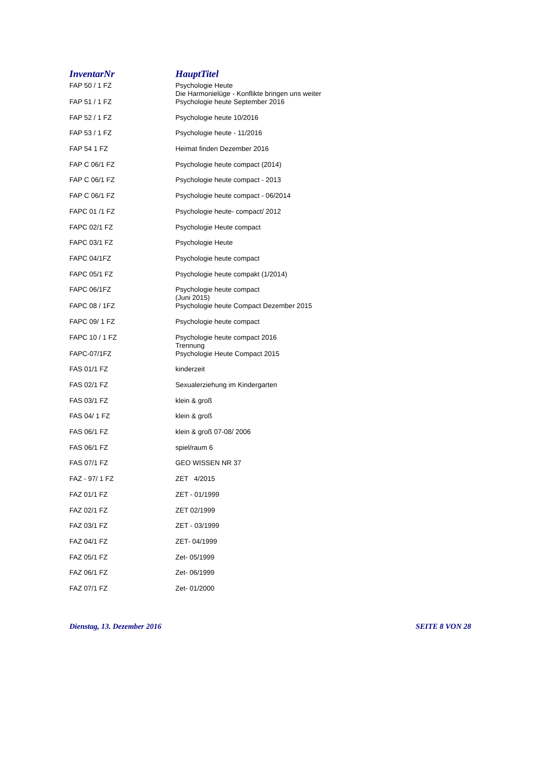| InventarNr | HauptTitel |
| --- | --- |
| FAP 50 / 1 FZ | Psychologie Heute Die Harmonielüge - Konflikte bringen uns weiter |
| FAP 51 / 1 FZ | Psychologie heute September 2016 |
| FAP 52 / 1 FZ | Psychologie heute 10/2016 |
| FAP 53 / 1 FZ | Psychologie heute - 11/2016 |
| FAP 54 1 FZ | Heimat finden Dezember 2016 |
| FAP C 06/1 FZ | Psychologie heute compact (2014) |
| FAP C 06/1 FZ | Psychologie heute compact - 2013 |
| FAP C 06/1 FZ | Psychologie heute compact - 06/2014 |
| FAPC 01 /1 FZ | Psychologie heute- compact/ 2012 |
| FAPC 02/1 FZ | Psychologie Heute compact |
| FAPC 03/1 FZ | Psychologie Heute |
| FAPC 04/1FZ | Psychologie heute compact |
| FAPC 05/1 FZ | Psychologie heute compakt (1/2014) |
| FAPC 06/1FZ | Psychologie heute compact (Juni 2015) |
| FAPC 08 / 1FZ | Psychologie heute Compact Dezember 2015 |
| FAPC 09/ 1 FZ | Psychologie heute compact |
| FAPC 10 / 1 FZ | Psychologie heute compact 2016 Trennung |
| FAPC-07/1FZ | Psychologie Heute Compact 2015 |
| FAS 01/1 FZ | kinderzeit |
| FAS 02/1 FZ | Sexualerziehung im Kindergarten |
| FAS 03/1 FZ | klein & groß |
| FAS 04/ 1 FZ | klein & groß |
| FAS 06/1 FZ | klein & groß 07-08/ 2006 |
| FAS 06/1 FZ | spiel/raum 6 |
| FAS 07/1 FZ | GEO WISSEN NR 37 |
| FAZ - 97/ 1 FZ | ZET 4/2015 |
| FAZ 01/1 FZ | ZET - 01/1999 |
| FAZ 02/1 FZ | ZET 02/1999 |
| FAZ 03/1 FZ | ZET - 03/1999 |
| FAZ 04/1 FZ | ZET- 04/1999 |
| FAZ 05/1 FZ | Zet- 05/1999 |
| FAZ 06/1 FZ | Zet- 06/1999 |
| FAZ 07/1 FZ | Zet- 01/2000 |
Dienstag, 13. Dezember 2016 SEITE 8 VON 28